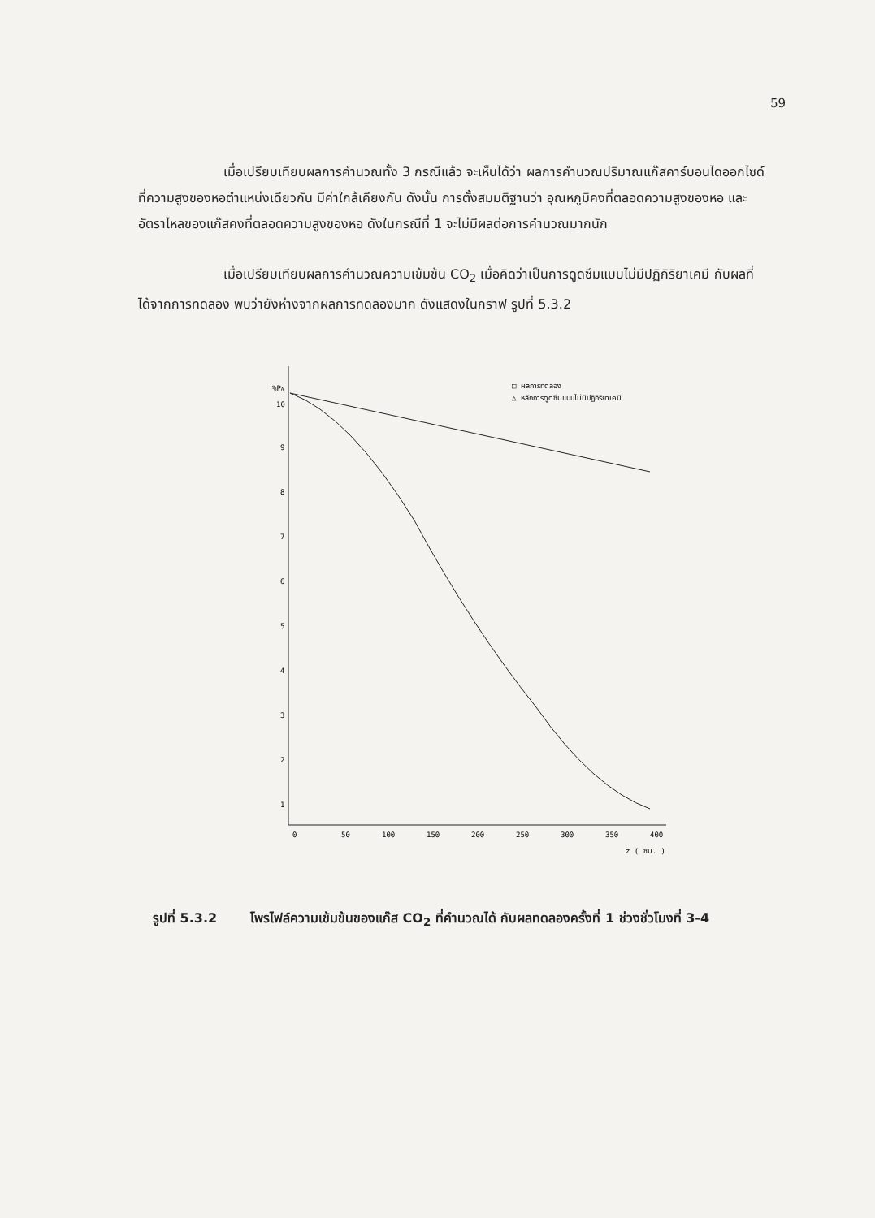59
เมื่อเปรียบเทียบผลการคำนวณทั้ง 3 กรณีแล้ว จะเห็นได้ว่า ผลการคำนวณปริมาณแก๊สคาร์บอนไดออกไซด์ที่ความสูงของหอตำแหน่งเดียวกัน มีค่าใกล้เคียงกัน ดังนั้น การตั้งสมมติฐานว่า อุณหภูมิคงที่ตลอดความสูงของหอ และอัตราไหลของแก๊สคงที่ตลอดความสูงของหอ ดังในกรณีที่ 1 จะไม่มีผลต่อการคำนวณมากนัก
เมื่อเปรียบเทียบผลการคำนวณความเข้มข้น CO<sub>2</sub> เมื่อคิดว่าเป็นการดูดซึมแบบไม่มีปฏิกิริยาเคมี กับผลที่ได้จากการทดลอง พบว่ายังห่างจากผลการทดลองมาก ดังแสดงในกราฟ รูปที่ 5.3.2
%PA
10
9
8
7
6
5
4
3
2
1
0
50
100
150
200
250
300
350
400
z ( ซม. )
□ ผลการทดลอง
△ หลักการดูดซึมแบบไม่มีปฏิกิริยาเคมี
รูปที่ 5.3.2 โพรไฟล์ความเข้มข้นของแก๊ส CO<sub>2</sub> ที่คำนวณได้ กับผลทดลองครั้งที่ 1 ช่วงชั่วโมงที่ 3-4